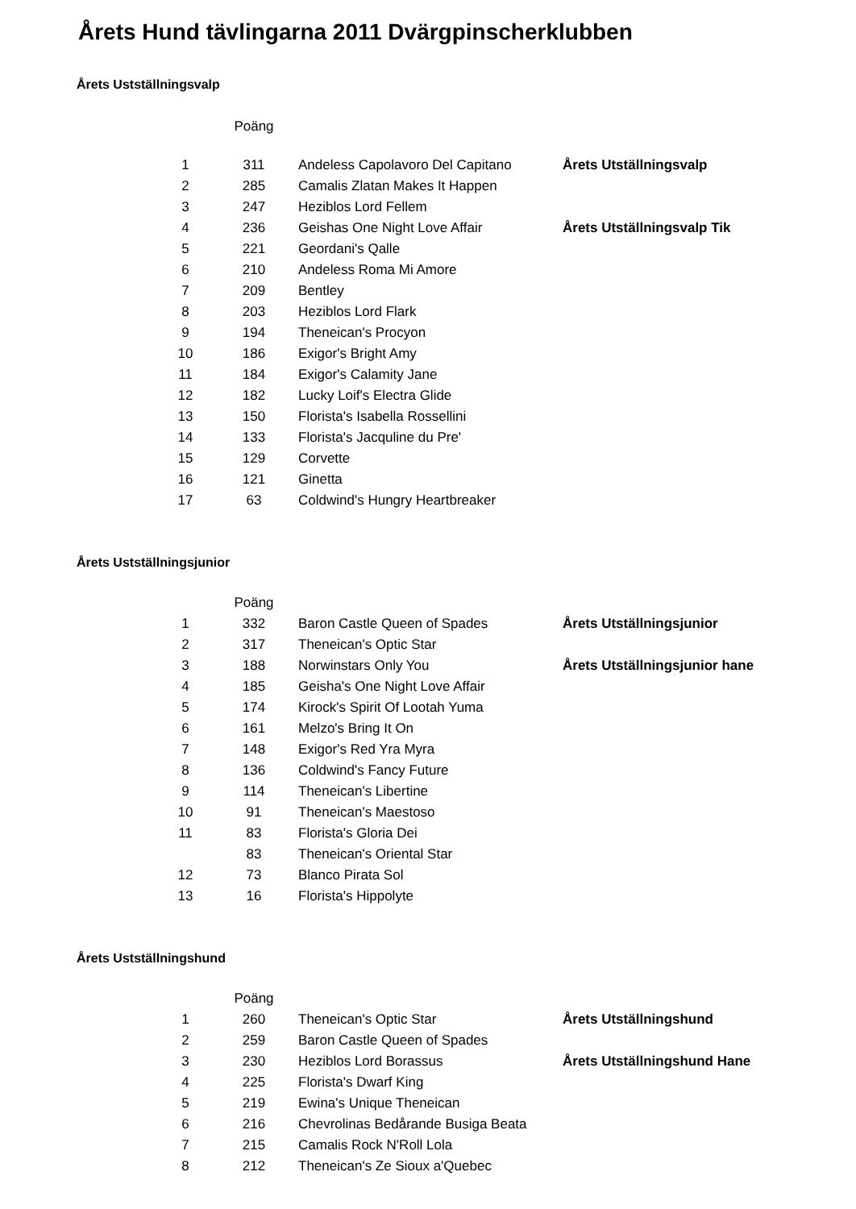Årets Hund tävlingarna 2011 Dvärgpinscherklubben
Årets Ustställningsvalp
| | Poäng | | |
| --- | --- | --- | --- |
| 1 | 311 | Andeless Capolavoro Del Capitano | Årets Utställningsvalp |
| 2 | 285 | Camalis Zlatan Makes It Happen | |
| 3 | 247 | Heziblos Lord Fellem | |
| 4 | 236 | Geishas One Night Love Affair | Årets Utställningsvalp Tik |
| 5 | 221 | Geordani's Qalle | |
| 6 | 210 | Andeless Roma Mi Amore | |
| 7 | 209 | Bentley | |
| 8 | 203 | Heziblos Lord Flark | |
| 9 | 194 | Theneican's Procyon | |
| 10 | 186 | Exigor's Bright Amy | |
| 11 | 184 | Exigor's Calamity Jane | |
| 12 | 182 | Lucky Loif's Electra Glide | |
| 13 | 150 | Florista's Isabella Rossellini | |
| 14 | 133 | Florista's Jacquline du Pre' | |
| 15 | 129 | Corvette | |
| 16 | 121 | Ginetta | |
| 17 | 63 | Coldwind's Hungry Heartbreaker | |
Årets Ustställningsjunior
| | Poäng | | |
| --- | --- | --- | --- |
| 1 | 332 | Baron Castle Queen of Spades | Årets Utställningsjunior |
| 2 | 317 | Theneican's Optic Star | |
| 3 | 188 | Norwinstars Only You | Årets Utställningsjunior hane |
| 4 | 185 | Geisha's One Night Love Affair | |
| 5 | 174 | Kirock's Spirit Of Lootah Yuma | |
| 6 | 161 | Melzo's Bring It On | |
| 7 | 148 | Exigor's Red Yra Myra | |
| 8 | 136 | Coldwind's Fancy Future | |
| 9 | 114 | Theneican's Libertine | |
| 10 | 91 | Theneican's Maestoso | |
| 11 | 83 | Florista's Gloria Dei | |
| | 83 | Theneican's Oriental Star | |
| 12 | 73 | Blanco Pirata Sol | |
| 13 | 16 | Florista's Hippolyte | |
Årets Ustställningshund
| | Poäng | | |
| --- | --- | --- | --- |
| 1 | 260 | Theneican's Optic Star | Årets Utställningshund |
| 2 | 259 | Baron Castle Queen of Spades | |
| 3 | 230 | Heziblos Lord Borassus | Årets Utställningshund Hane |
| 4 | 225 | Florista's Dwarf King | |
| 5 | 219 | Ewina's Unique Theneican | |
| 6 | 216 | Chevrolinas Bedårande Busiga Beata | |
| 7 | 215 | Camalis Rock N'Roll Lola | |
| 8 | 212 | Theneican's Ze Sioux a'Quebec | |